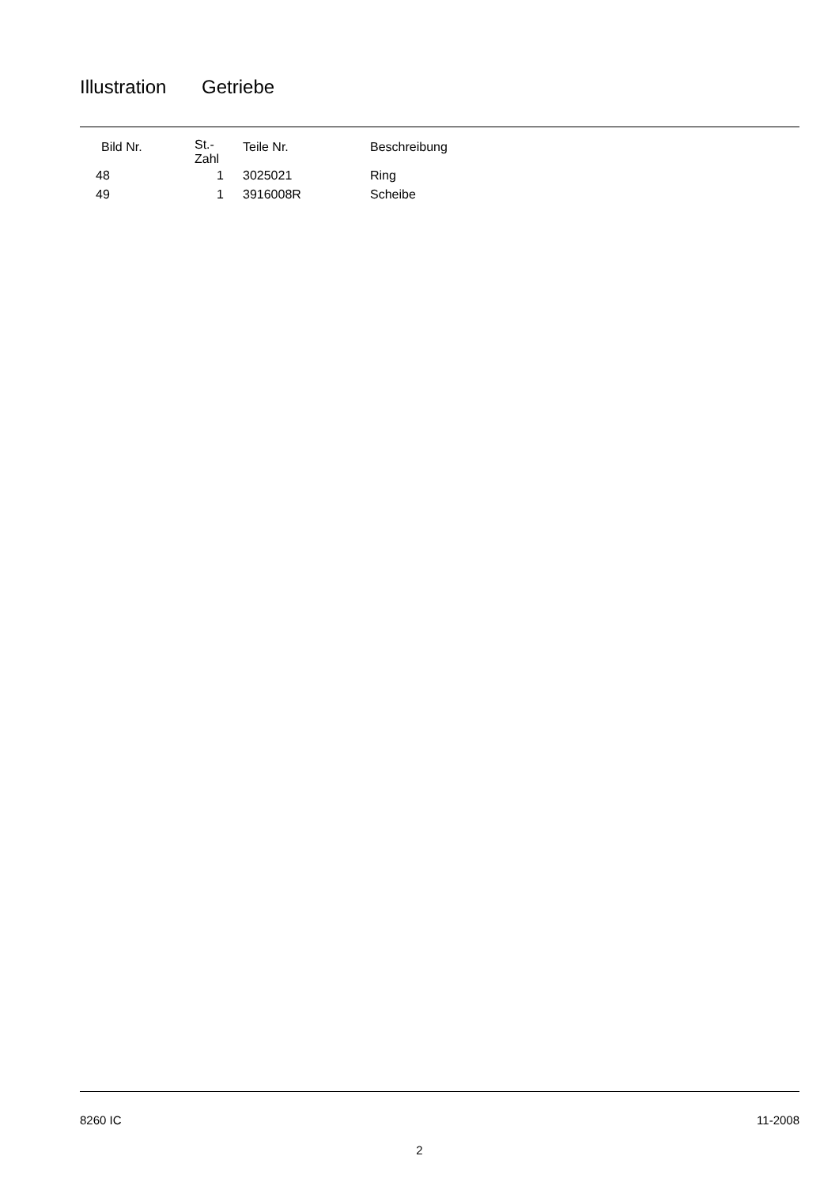Illustration Getriebe
| Bild Nr. | St.- Zahl | Teile Nr. | Beschreibung |
| --- | --- | --- | --- |
| 48 | 1 | 3025021 | Ring |
| 49 | 1 | 3916008R | Scheibe |
8260 IC 11-2008
2